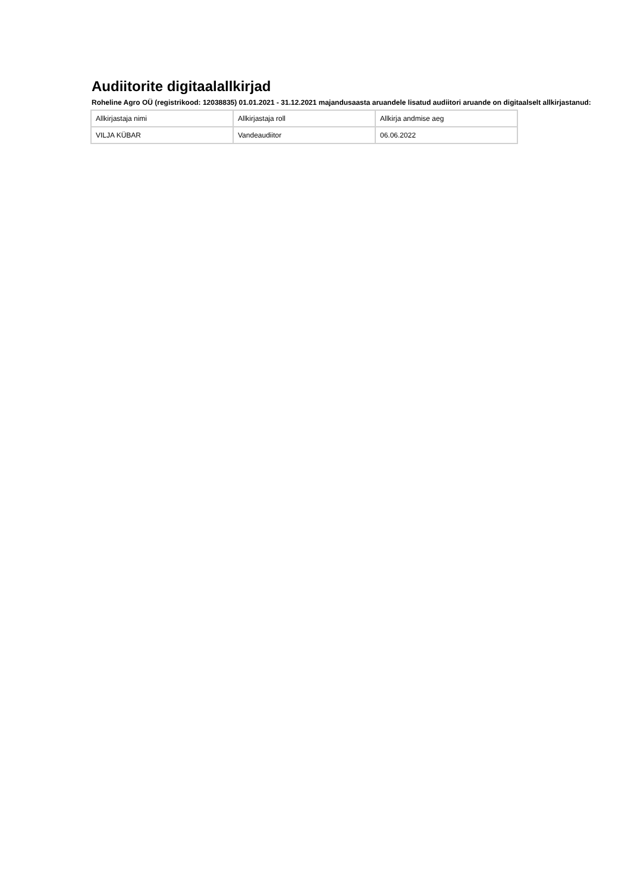Audiitorite digitaalallkirjad
Roheline Agro OÜ (registrikood: 12038835) 01.01.2021 - 31.12.2021 majandusaasta aruandele lisatud audiitori aruande on digitaalselt allkirjastanud:
| Allkirjastaja nimi | Allkirjastaja roll | Allkirja andmise aeg |
| VILJA KÜBAR | Vandeaudiitor | 06.06.2022 |